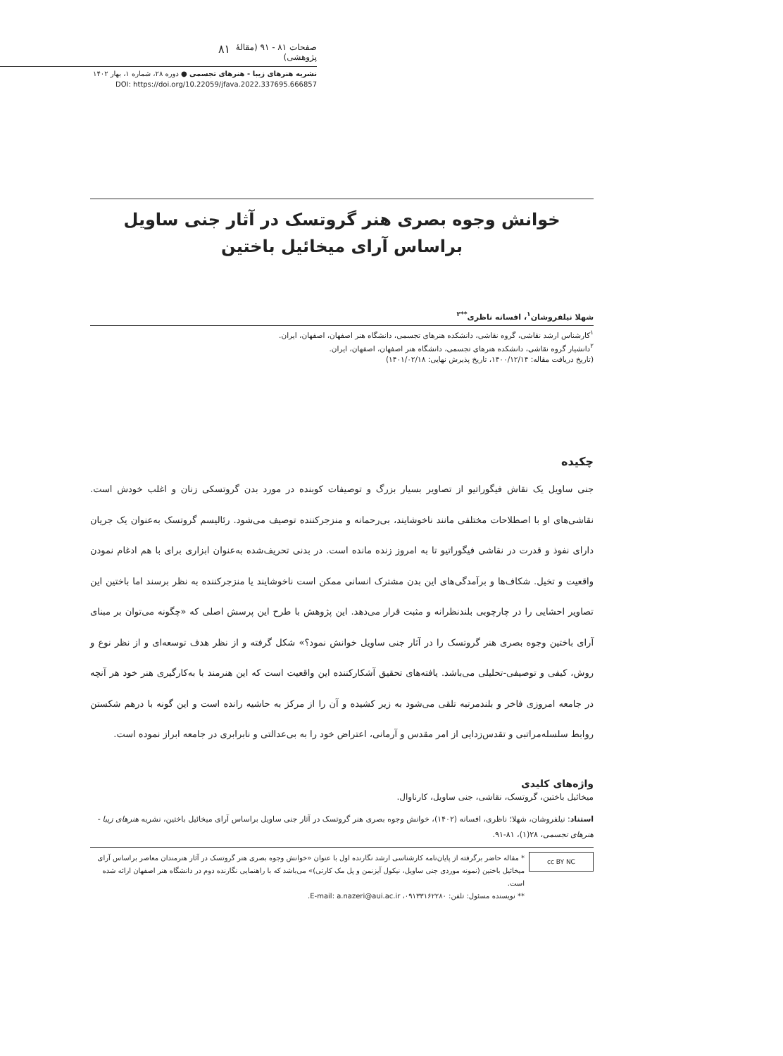صفحات ۸۱ - ۹۱ (مقالهٔ پژوهشی) ۸۱
نشریه هنرهای زیبا - هنرهای تجسمی ● دوره ۲۸، شماره ۱، بهار ۱۴۰۲
DOI: https://doi.org/10.22059/jfava.2022.337695.666857
خوانش وجوه بصری هنر گروتسک در آثار جنی ساویل
براساس آرای میخائیل باختین
شهلا نیلفروشان<sup>۱</sup>، افسانه ناظری<sup>**۲</sup>
<sup>۱</sup> کارشناس ارشد نقاشی، گروه نقاشی، دانشکده هنرهای تجسمی، دانشگاه هنر اصفهان، اصفهان، ایران.
<sup>۲</sup> دانشیار گروه نقاشی، دانشکده هنرهای تجسمی، دانشگاه هنر اصفهان، اصفهان، ایران.
(تاریخ دریافت مقاله: ۱۴۰۰/۱۲/۱۴، تاریخ پذیرش نهایی: ۱۴۰۱/۰۲/۱۸)
چکیده
جنی ساویل یک نقاش فیگوراتیو از تصاویر بسیار بزرگ و توصیفات کوبنده در مورد بدن گروتسکی زنان و اغلب خودش است. نقاشی‌های او با اصطلاحات مختلفی مانند ناخوشایند، بی‌رحمانه و منزجرکننده توصیف می‌شود. رئالیسم گروتسک به‌عنوان یک جریان دارای نفوذ و قدرت در نقاشی فیگوراتیو تا به امروز زنده مانده است. در بدنی تحریف‌شده به‌عنوان ابزاری برای با هم ادغام نمودن واقعیت و تخیل. شکاف‌ها و برآمدگی‌های این بدن مشترک انسانی ممکن است ناخوشایند یا منزجرکننده به نظر برسند اما باختین این تصاویر احشایی را در چارچوبی بلندنظرانه و مثبت قرار می‌دهد. این پژوهش با طرح این پرسش اصلی که «چگونه می‌توان بر مبنای آرای باختین وجوه بصری هنر گروتسک را در آثار جنی ساویل خوانش نمود؟» شکل گرفته و از نظر هدف توسعه‌ای و از نظر نوع و روش، کیفی و توصیفی-تحلیلی می‌باشد. یافته‌های تحقیق آشکارکننده این واقعیت است که این هنرمند با به‌کارگیری هنر خود هر آنچه در جامعه امروزی فاخر و بلندمرتبه تلقی می‌شود به زیر کشیده و آن را از مرکز به حاشیه رانده است و این گونه با درهم شکستن روابط سلسله‌مراتبی و تقدس‌زدایی از امر مقدس و آرمانی، اعتراض خود را به بی‌عدالتی و نابرابری در جامعه ابراز نموده است.
واژه‌های کلیدی
میخائیل باختین، گروتسک، نقاشی، جنی ساویل، کارناوال.
استناد: نیلفروشان، شهلا؛ ناظری، افسانه (۱۴۰۲)، خوانش وجوه بصری هنر گروتسک در آثار جنی ساویل براساس آرای میخائیل باختین، نشریه هنرهای زیبا - هنرهای تجسمی، ۲۸(۱)، ۸۱-۹۱.
cc BY NC
* مقاله حاضر برگرفته از پایان‌نامه کارشناسی ارشد نگارنده اول با عنوان «خوانش وجوه بصری هنر گروتسک در آثار هنرمندان معاصر براساس آرای میخائیل باختین (نمونه موردی جنی ساویل، نیکول آیزنمن و پل مک کارتی)» می‌باشد که با راهنمایی نگارنده دوم در دانشگاه هنر اصفهان ارائه شده است.
** نویسنده مسئول: تلفن: ۰۹۱۳۳۱۶۲۲۸۰، E-mail: a.nazeri@aui.ac.ir.